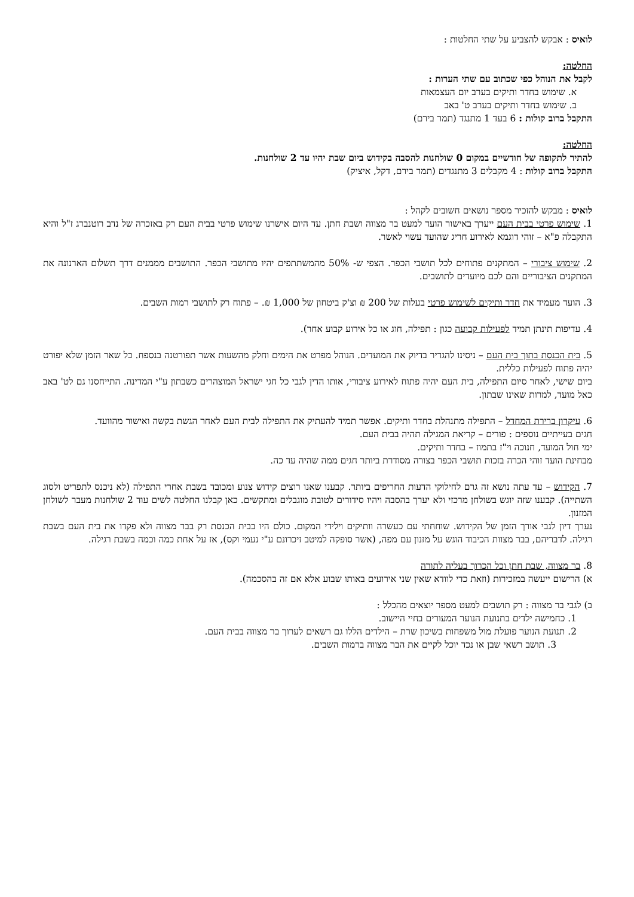לואיס : אבקש להצביע על שתי החלטות :
החלטה:
לקבל את הנוהל כפי שכתוב עם שתי הערות :
א. שימוש בחדר ותיקים בערב יום העצמאות
ב. שימוש בחדר ותיקים בערב ט' באב
התקבל ברוב קולות : 6 בעד 1 מתנגד (תמר בירם)
החלטה:
להתיר לתקופה של חודשיים במקום 0 שולחנות להסבה בקידוש ביום שבת יהיו עד 2 שולחנות.
התקבל ברוב קולות : 4 מקבלים 3 מתנגדים (תמר בירם, דקל, איציק)
לואיס : מבקש להזכיר מספר נושאים חשובים לקהל :
1. שימוש פרטי בבית העם ייערך באישור הועד למעט בר מצווה ושבת חתן. עד היום אישרנו שימוש פרטי בבית העם רק באזכרה של נדב רוטנברג ז"ל והיא התקבלה פ"א – זוהי דוגמא לאירוע חריג שהועד עשוי לאשר.
2. שימוש ציבורי – המתקנים פתוחים לכל תושבי הכפר. הצפי ש- 50% מהמשתתפים יהיו מתושבי הכפר. התושבים מממנים דרך תשלום הארנונה את המתקנים הציבוריים והם לכם מיועדים לתושבים.
3. הועד מעמיד את חדר ותיקים לשימוש פרטי בעלות של 200 ₪ וצ'ק ביטחון של 1,000 ₪. – פתוח רק לתושבי רמות השבים.
4. עדיפות תינתן תמיד לפעילות קבועה כגון : תפילה, חוג או כל אירוע קבוע אחר).
5. בית הכנסת בתוך בית העם – ניסינו להגדיר בדיוק את המועדים. הנוהל מפרט את הימים וחלק מהשעות אשר תפורטנה בנספח. כל שאר הזמן שלא יפורט יהיה פתוח לפעילות כללית.
ביום שישי, לאחר סיום התפילה, בית העם יהיה פתוח לאירוע ציבורי, אותו הדין לגבי כל חגי ישראל המוצהרים כשבתון ע"י המדינה. התייחסנו גם לט' באב כאל מועד, למרות שאינו שבתון.
6. עיקרון ברירת המחדל – התפילה מתנהלת בחדר ותיקים. אפשר תמיד להעתיק את התפילה לבית העם לאחר הגשת בקשה ואישור מהוועד.
חגים בעייתיים נוספים : פורים – קריאת המגילה תהיה בבית העם.
ימי חול המועד, חנוכה וי"ז בתמוז – בחדר ותיקים.
מבחינת הועד זוהי הכרה בזכות תושבי הכפר בצורה מסודרת ביותר חגים ממה שהיה עד כה.
7. הקידוש – עד עתה נושא זה גרם לחילוקי הדעות החריפים ביותר. קבענו שאנו רוצים קידוש צנוע ומכובד בשבת אחרי התפילה (לא ניכנס לתפריט ולסוג השתייה). קבענו שזה יוגש בשולחן מרכזי ולא יערך בהסבה ויהיו סידורים לטובת מוגבלים ומתקשים. כאן קבלנו החלטה לשים עוד 2 שולחנות מעבר לשולחן המזנון.
נערך דיון לגבי אורך הזמן של הקידוש. שוחחתי עם כעשרה וותיקים וילידי המקום. כולם היו בבית הכנסת רק בבר מצווה ולא פקדו את בית העם בשבת רגילה. לדבריהם, בבר מצוות הכיבוד הוגש על מזנון עם מפה, (אשר סופקה למיטב זיכרונם ע"י נעמי וקס), אז על אחת כמה וכמה בשבת רגילה.
8. בר מצווה, שבת חתן וכל הכרוך בעליה לתורה
א) הרישום ייעשה במזכירות (וזאת כדי לוודא שאין שני אירועים באותו שבוע אלא אם זה בהסכמה).
ב) לגבי בר מצווה : רק תושבים למעט מספר יוצאים מהכלל :
1. כחמישה ילדים בתנועת הנוער המעורים בחיי היישוב.
2. תנועת הנוער פועלת מול משפחות בשיכון שרת – הילדים הללו גם רשאים לערוך בר מצווה בבית העם.
3. תושב רשאי שבן או נכד יוכל לקיים את הבר מצווה ברמות השבים.